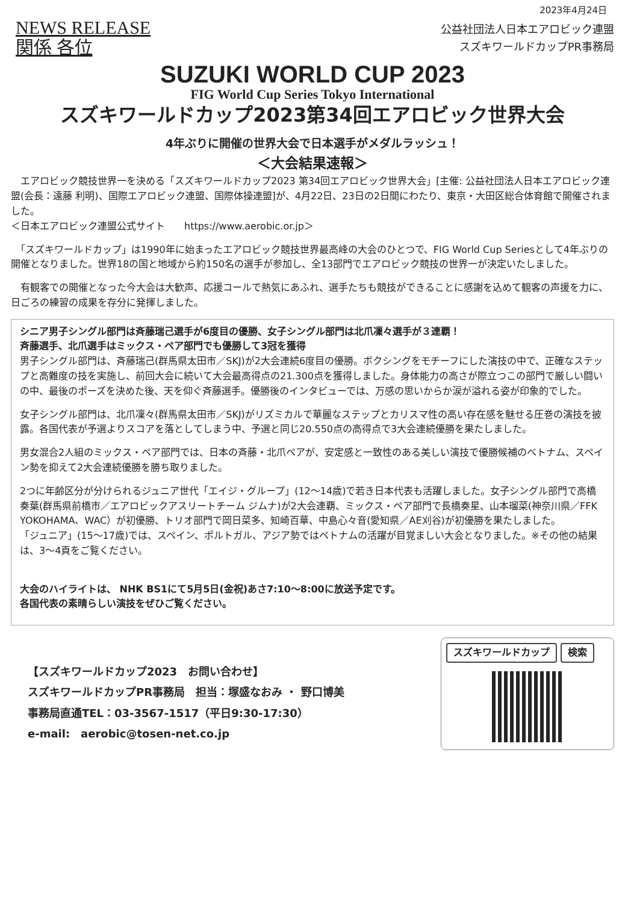2023年4月24日
NEWS RELEASE
関係 各位
公益社団法人日本エアロビック連盟
スズキワールドカップPR事務局
SUZUKI WORLD CUP 2023
FIG World Cup Series Tokyo International
スズキワールドカップ2023第34回エアロビック世界大会
4年ぶりに開催の世界大会で日本選手がメダルラッシュ！
＜大会結果速報＞
　エアロビック競技世界一を決める「スズキワールドカップ2023 第34回エアロビック世界大会」[主催: 公益社団法人日本エアロビック連盟(会長：遠藤 利明)、国際エアロビック連盟、国際体操連盟]が、4月22日、23日の2日間にわたり、東京・大田区総合体育館で開催されました。
＜日本エアロビック連盟公式サイト　　https://www.aerobic.or.jp＞
　「スズキワールドカップ」は1990年に始まったエアロビック競技世界最高峰の大会のひとつで、FIG World Cup Seriesとして4年ぶりの開催となりました。世界18の国と地域から約150名の選手が参加し、全13部門でエアロビック競技の世界一が決定いたしました。
　有観客での開催となった今大会は大歓声、応援コールで熱気にあふれ、選手たちも競技ができることに感謝を込めて観客の声援を力に、日ごろの練習の成果を存分に発揮しました。
シニア男子シングル部門は斉藤瑞己選手が6度目の優勝、女子シングル部門は北爪凜々選手が３連覇！
斉藤選手、北爪選手はミックス・ペア部門でも優勝して3冠を獲得
男子シングル部門は、斉藤瑞己(群馬県太田市／SKJ)が2大会連続6度目の優勝。ボクシングをモチーフにした演技の中で、正確なステップと高難度の技を実施し、前回大会に続いて大会最高得点の21.300点を獲得しました。身体能力の高さが際立つこの部門で厳しい闘いの中、最後のポーズを決めた後、天を仰ぐ斉藤選手。優勝後のインタビューでは、万感の思いからか涙が溢れる姿が印象的でした。
女子シングル部門は、北爪凜々(群馬県太田市／SKJ)がリズミカルで華麗なステップとカリスマ性の高い存在感を魅せる圧巻の演技を披露。各国代表が予選よりスコアを落としてしまう中、予選と同じ20.550点の高得点で3大会連続優勝を果たしました。
男女混合2人組のミックス・ペア部門では、日本の斉藤・北爪ペアが、安定感と一致性のある美しい演技で優勝候補のベトナム、スペイン勢を抑えて2大会連続優勝を勝ち取りました。
2つに年齢区分が分けられるジュニア世代「エイジ・グループ」(12〜14歳)で若き日本代表も活躍しました。女子シングル部門で高橋奏葉(群馬県前橋市／エアロビックアスリートチーム ジムナ)が2大会連覇、ミックス・ペア部門で長橋奏星、山本瑠菜(神奈川県／FFK YOKOHAMA、WAC）が初優勝、トリオ部門で岡日菜多、知崎百華、中島心々音(愛知県／AE刈谷)が初優勝を果たしました。
「ジュニア」(15〜17歳)では、スペイン、ポルトガル、アジア勢ではベトナムの活躍が目覚ましい大会となりました。※その他の結果は、3〜4頁をご覧ください。
大会のハイライトは、 NHK BS1にて5月5日(金祝)あさ7:10〜8:00に放送予定です。
各国代表の素晴らしい演技をぜひご覧ください。
【スズキワールドカップ2023　お問い合わせ】
スズキワールドカップPR事務局　担当：塚盛なおみ ・ 野口博美
事務局直通TEL：03-3567-1517（平日9:30-17:30）
e-mail:　aerobic@tosen-net.co.jp
スズキワールドカップ 検索